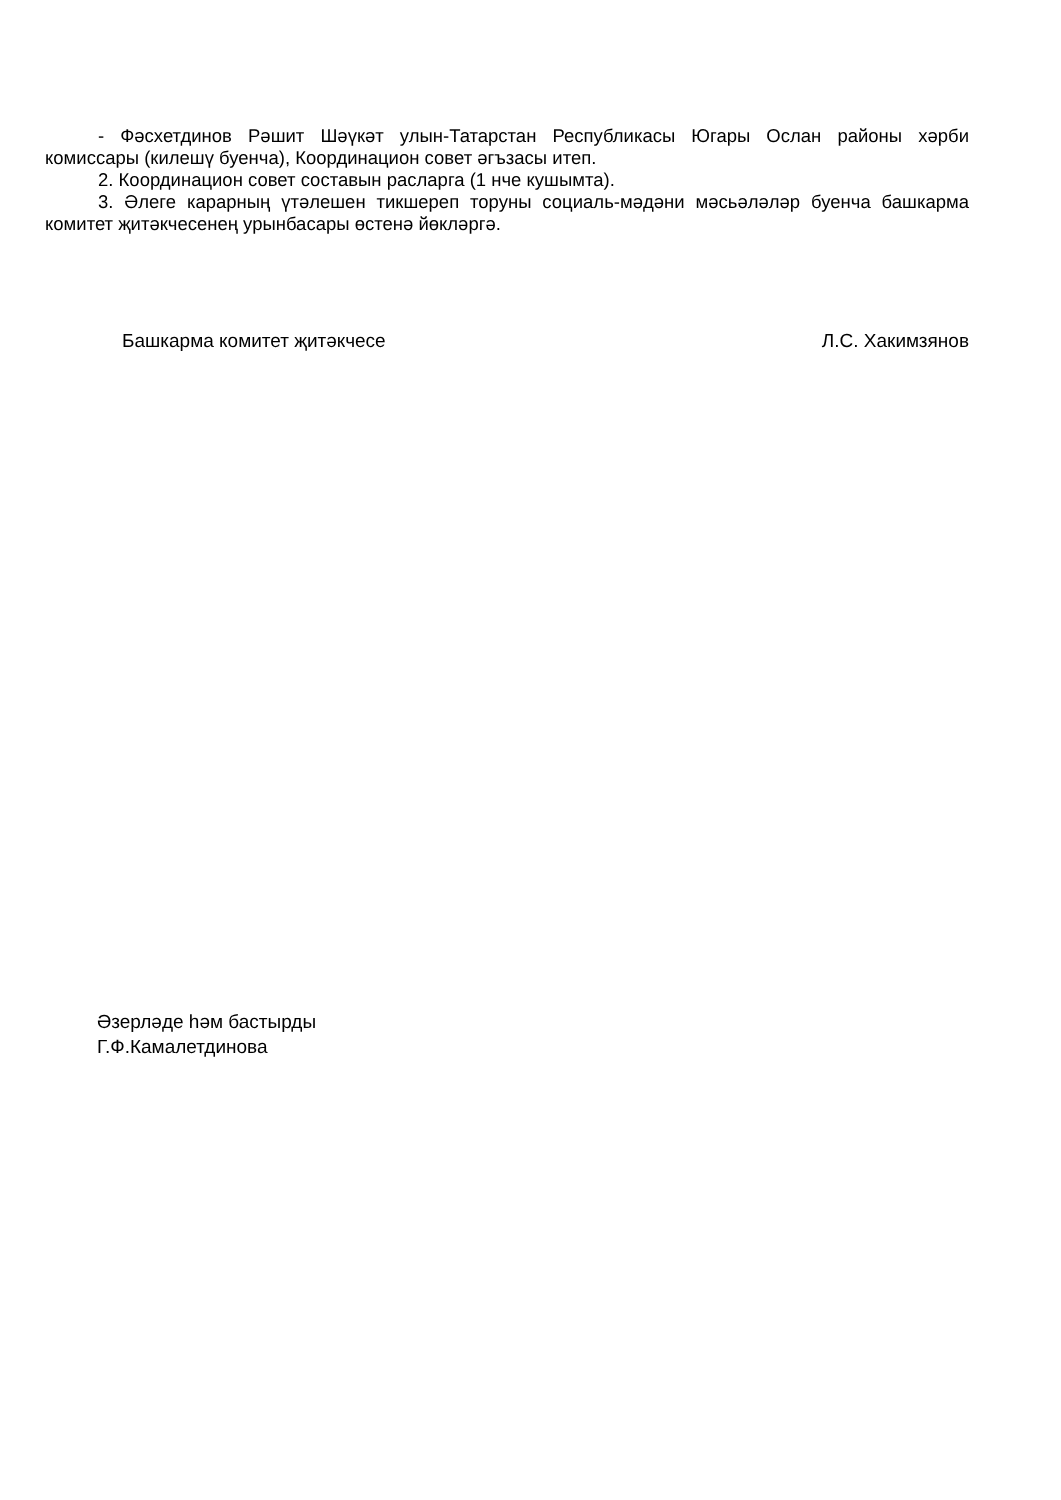- Фәсхетдинов Рәшит Шәүкәт улын-Татарстан Республикасы Югары Ослан районы хәрби комиссары (килешү буенча), Координацион совет әгъзасы итеп.
2. Координацион совет составын расларга (1 нче кушымта).
3. Әлеге карарның үтәлешен тикшереп торуны социаль-мәдәни мәсьәләләр буенча башкарма комитет җитәкчесенең урынбасары өстенә йөкләргә.
Башкарма комитет җитәкчесе Л.С. Хакимзянов
Әзерләде һәм бастырды
Г.Ф.Камалетдинова